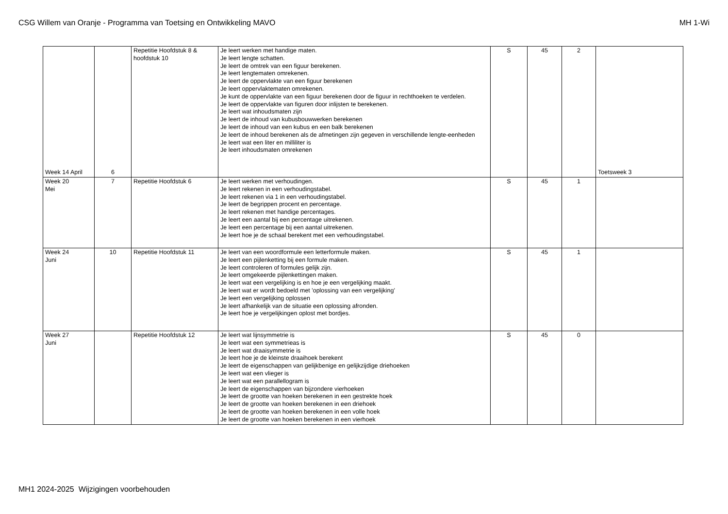CSG Willem van Oranje - Programma van Toetsing en Ontwikkeling MAVO MH 1-Wi
| Week 14 April | 6 | Repetitie Hoofdstuk 8 & hoofdstuk 10 | Je leert werken met handige maten. Je leert lengte schatten. Je leert de omtrek van een figuur berekenen. Je leert lengtematen omrekenen. Je leert de oppervlakte van een figuur berekenen Je leert oppervlaktematen omrekenen. Je kunt de oppervlakte van een figuur berekenen door de figuur in rechthoeken te verdelen. Je leert de oppervlakte van figuren door inlijsten te berekenen. Je leert wat inhoudsmaten zijn Je leert de inhoud van kubusbouwwerken berekenen Je leert de inhoud van een kubus en een balk berekenen Je leert de inhoud berekenen als de afmetingen zijn gegeven in verschillende lengte-eenheden Je leert wat een liter en milliliter is Je leert inhoudsmaten omrekenen | S | 45 | 2 | Toetsweek 3 |
| Week 20 Mei | 7 | Repetitie Hoofdstuk 6 | Je leert werken met verhoudingen. Je leert rekenen in een verhoudingstabel. Je leert rekenen via 1 in een verhoudingstabel. Je leert de begrippen procent en percentage. Je leert rekenen met handige percentages. Je leert een aantal bij een percentage uitrekenen. Je leert een percentage bij een aantal uitrekenen. Je leert hoe je de schaal berekent met een verhoudingstabel. | S | 45 | 1 | |
| Week 24 Juni | 10 | Repetitie Hoofdstuk 11 | Je leert van een woordformule een letterformule maken. Je leert een pijlenketting bij een formule maken. Je leert controleren of formules gelijk zijn. Je leert omgekeerde pijlenkettingen maken. Je leert wat een vergelijking is en hoe je een vergelijking maakt. Je leert wat er wordt bedoeld met 'oplossing van een vergelijking' Je leert een vergelijking oplossen Je leert afhankelijk van de situatie een oplossing afronden. Je leert hoe je vergelijkingen oplost met bordjes. | S | 45 | 1 | |
| Week 27 Juni | | Repetitie Hoofdstuk 12 | Je leert wat lijnsymmetrie is Je leert wat een symmetrieas is Je leert wat draaisymmetrie is Je leert hoe je de kleinste draaihoek berekent Je leert de eigenschappen van gelijkbenige en gelijkzijdige driehoeken Je leert wat een vlieger is Je leert wat een parallellogram is Je leert de eigenschappen van bijzondere vierhoeken Je leert de grootte van hoeken berekenen in een gestrekte hoek Je leert de grootte van hoeken berekenen in een driehoek Je leert de grootte van hoeken berekenen in een volle hoek Je leert de grootte van hoeken berekenen in een vierhoek | S | 45 | 0 | |
MH1 2024-2025 Wijzigingen voorbehouden